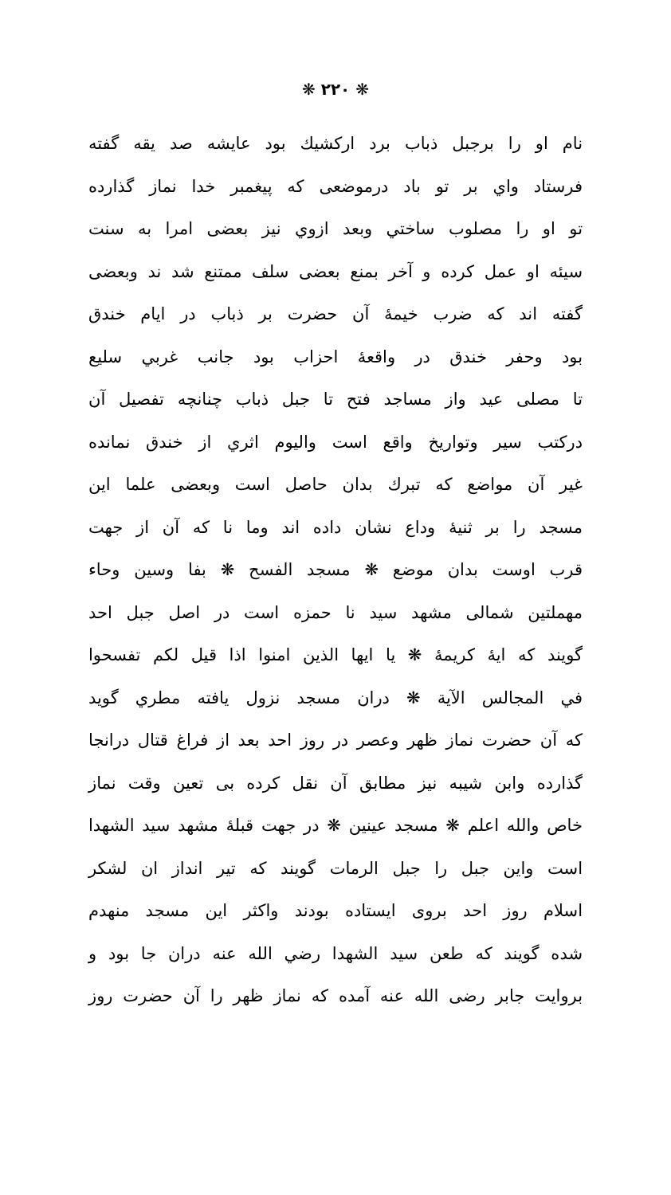❋ ٢٢٠ ❋
نام او را برجبل ذباب برد ارکشیك بود عایشه صد یقه گفته
فرستاد واي بر تو باد درموضعی که پیغمبر خدا نماز گذارده
تو او را مصلوب ساختي وبعد ازوي نیز بعضی امرا به سنت
سیئه او عمل کرده و آخر بمنع بعضی سلف ممتنع شد ند وبعضی
گفته اند که ضرب خیمهٔ آن حضرت بر ذباب در ایام خندق
بود وحفر خندق در واقعهٔ احزاب بود جانب غربي سلیع
تا مصلی عید واز مساجد فتح تا جبل ذباب چنانچه تفصیل آن
درکتب سیر وتواریخ واقع است والیوم اثري از خندق نمانده
غیر آن مواضع که تبرك بدان حاصل است وبعضی علما این
مسجد را بر ثنیهٔ وداع نشان داده اند وما نا که آن از جهت
قرب اوست بدان موضع ❋ مسجد الفسح ❋ بفا وسین وحاء
مهملتین شمالی مشهد سید نا حمزه است در اصل جبل احد
گویند که ایهٔ کریمهٔ ❋ یا ایها الذین امنوا اذا قیل لکم تفسحوا
في المجالس الآیة ❋ دران مسجد نزول یافته مطري گوید
که آن حضرت نماز ظهر وعصر در روز احد بعد از فراغ قتال درانجا
گذارده وابن شیبه نیز مطابق آن نقل کرده بی تعین وقت نماز
خاص والله اعلم ❋ مسجد عینین ❋ در جهت قبلهٔ مشهد سید الشهدا
است واین جبل را جبل الرمات گویند که تیر انداز ان لشکر
اسلام روز احد بروی ایستاده بودند واکثر این مسجد منهدم
شده گویند که طعن سید الشهدا رضي الله عنه دران جا بود و
بروایت جابر رضی الله عنه آمده که نماز ظهر را آن حضرت روز